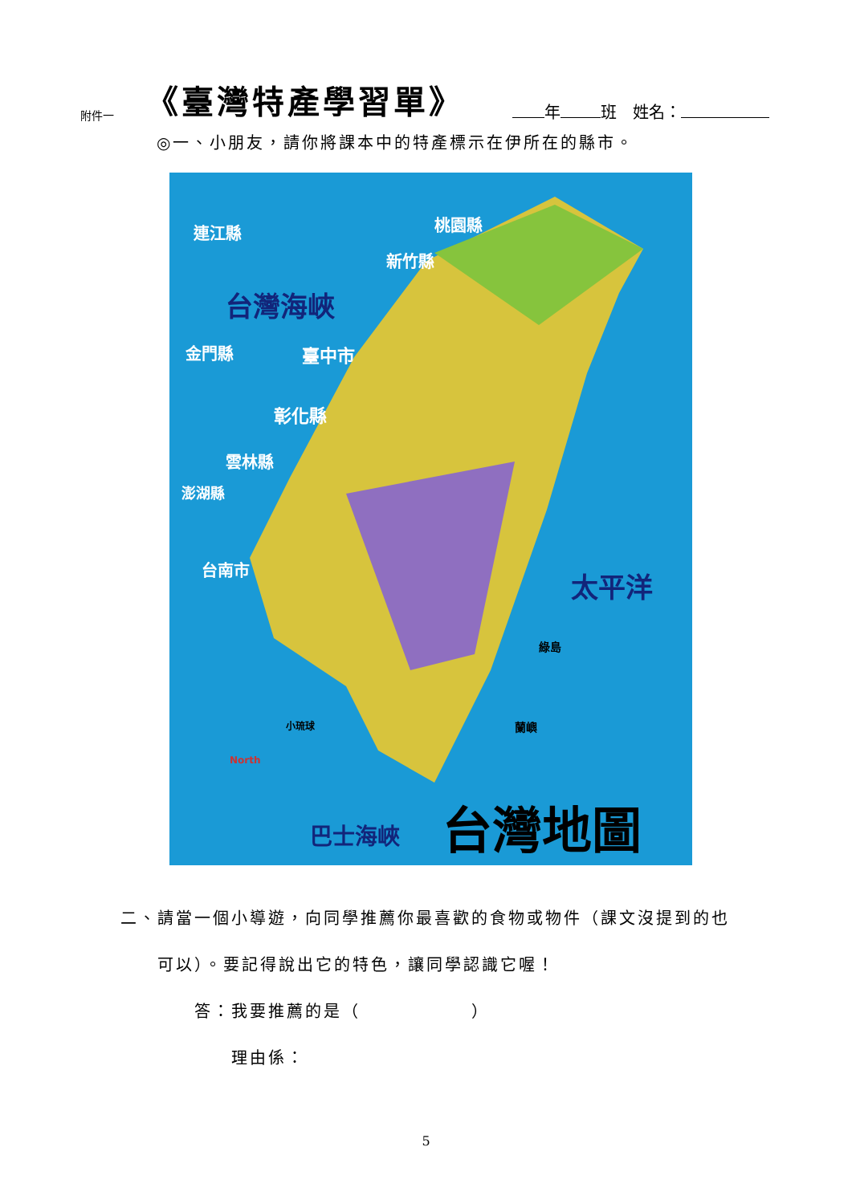附件一 《臺灣特產學習單》 年 班　姓名：
◎一、小朋友，請你將課本中的特產標示在伊所在的縣市。
連江縣 桃園縣
新竹縣
台灣海峽
金門縣 臺中市
彰化縣
雲林縣
澎湖縣
台南市 太平洋
綠島
蘭嶼
小琉球
North
巴士海峽 台灣地圖
二、請當一個小導遊，向同學推薦你最喜歡的食物或物件（課文沒提到的也
　　可以）。要記得說出它的特色，讓同學認識它喔！
　　　　答：我要推薦的是（　　　　　　）
　　　　　　理由係：
5